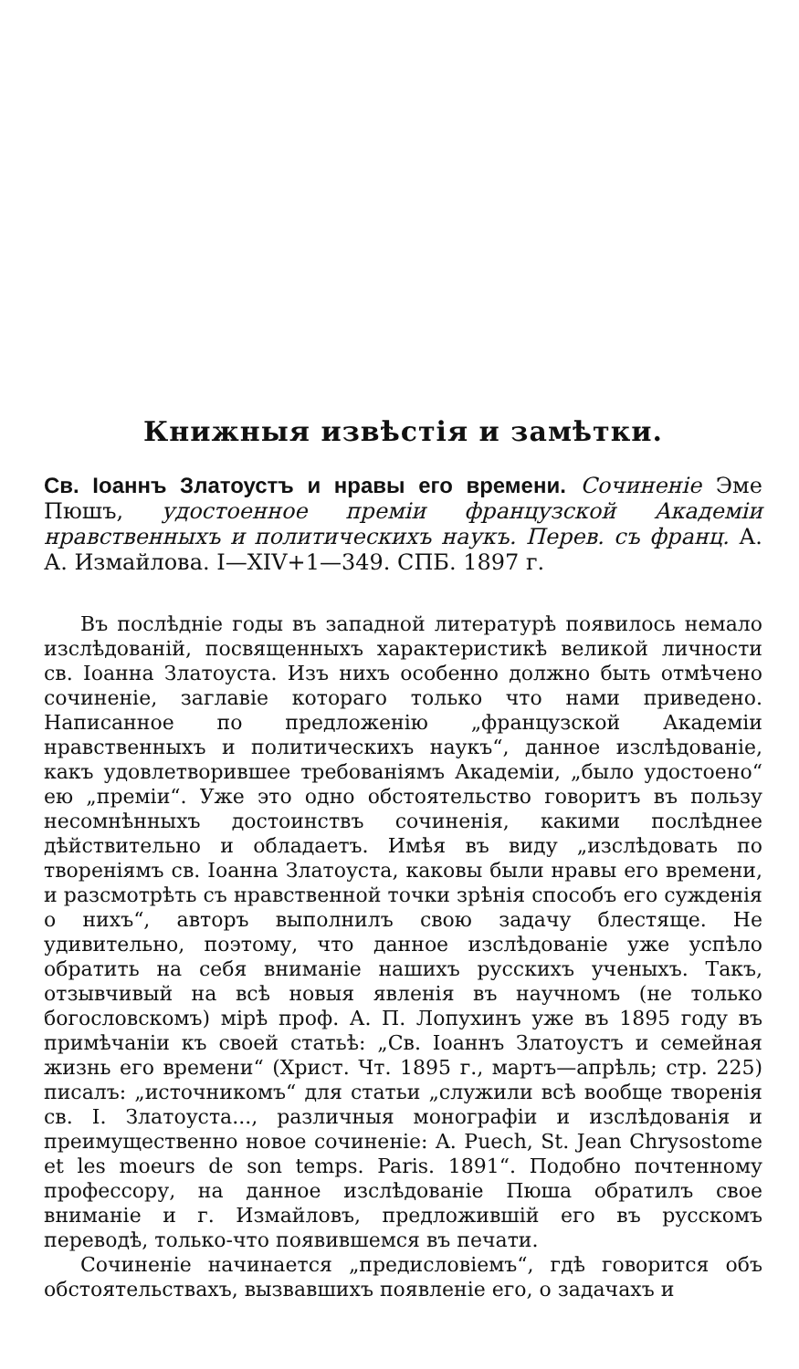Книжныя извѣстія и замѣтки.
Св. Іоаннъ Златоустъ и нравы его времени. Сочиненіе Эме Пюшъ, удостоенное преміи французской Академіи нравственныхъ и политическихъ наукъ. Перев. съ франц. А. А. Измайлова. I—XIV+1—349. СПБ. 1897 г.
Въ послѣдніе годы въ западной литературѣ появилось немало изслѣдованій, посвященныхъ характеристикѣ великой личности св. Іоанна Златоуста. Изъ нихъ особенно должно быть отмѣчено сочиненіе, заглавіе котораго только что нами приведено. Написанное по предложенію „французской Академіи нравственныхъ и политическихъ наукъ“, данное изслѣдованіе, какъ удовлетворившее требованіямъ Академіи, „было удостоено“ ею „преміи“. Уже это одно обстоятельство говоритъ въ пользу несомнѣнныхъ достоинствъ сочиненія, какими послѣднее дѣйствительно и обладаетъ. Имѣя въ виду „изслѣдовать по твореніямъ св. Іоанна Златоуста, каковы были нравы его времени, и разсмотрѣть съ нравственной точки зрѣнія способъ его сужденія о нихъ“, авторъ выполнилъ свою задачу блестяще. Не удивительно, поэтому, что данное изслѣдованіе уже успѣло обратить на себя вниманіе нашихъ русскихъ ученыхъ. Такъ, отзывчивый на всѣ новыя явленія въ научномъ (не только богословскомъ) мірѣ проф. А. П. Лопухинъ уже въ 1895 году въ примѣчаніи къ своей статьѣ: „Св. Іоаннъ Златоустъ и семейная жизнь его времени“ (Христ. Чт. 1895 г., мартъ—апрѣль; стр. 225) писалъ: „источникомъ“ для статьи „служили всѣ вообще творенія св. І. Златоуста..., различныя монографіи и изслѣдованія и преимущественно новое сочиненіе: A. Puech, St. Jean Chrysostome et les moeurs de son temps. Paris. 1891“. Подобно почтенному профессору, на данное изслѣдованіе Пюша обратилъ свое вниманіе и г. Измайловъ, предложившій его въ русскомъ переводѣ, только-что появившемся въ печати.
Сочиненіе начинается „предисловіемъ“, гдѣ говорится объ обстоятельствахъ, вызвавшихъ появленіе его, о задачахъ и